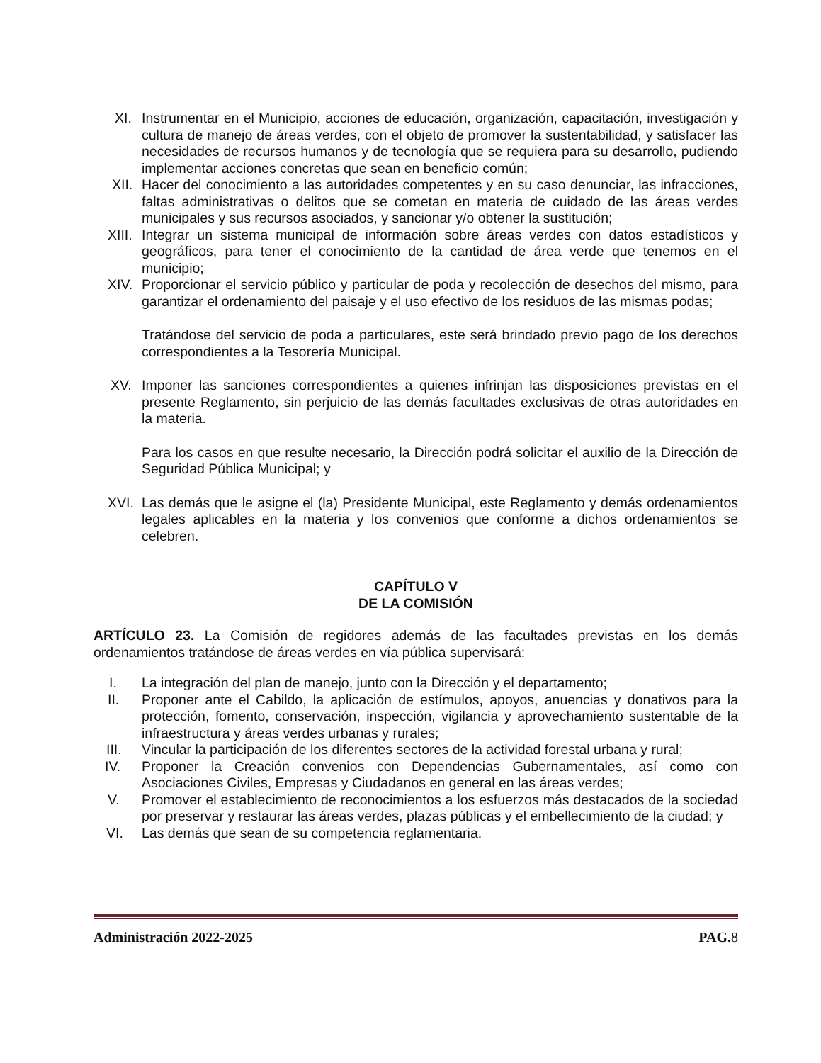XI. Instrumentar en el Municipio, acciones de educación, organización, capacitación, investigación y cultura de manejo de áreas verdes, con el objeto de promover la sustentabilidad, y satisfacer las necesidades de recursos humanos y de tecnología que se requiera para su desarrollo, pudiendo implementar acciones concretas que sean en beneficio común;
XII. Hacer del conocimiento a las autoridades competentes y en su caso denunciar, las infracciones, faltas administrativas o delitos que se cometan en materia de cuidado de las áreas verdes municipales y sus recursos asociados, y sancionar y/o obtener la sustitución;
XIII. Integrar un sistema municipal de información sobre áreas verdes con datos estadísticos y geográficos, para tener el conocimiento de la cantidad de área verde que tenemos en el municipio;
XIV. Proporcionar el servicio público y particular de poda y recolección de desechos del mismo, para garantizar el ordenamiento del paisaje y el uso efectivo de los residuos de las mismas podas;
Tratándose del servicio de poda a particulares, este será brindado previo pago de los derechos correspondientes a la Tesorería Municipal.
XV. Imponer las sanciones correspondientes a quienes infrinjan las disposiciones previstas en el presente Reglamento, sin perjuicio de las demás facultades exclusivas de otras autoridades en la materia.
Para los casos en que resulte necesario, la Dirección podrá solicitar el auxilio de la Dirección de Seguridad Pública Municipal; y
XVI. Las demás que le asigne el (la) Presidente Municipal, este Reglamento y demás ordenamientos legales aplicables en la materia y los convenios que conforme a dichos ordenamientos se celebren.
CAPÍTULO V
DE LA COMISIÓN
ARTÍCULO 23. La Comisión de regidores además de las facultades previstas en los demás ordenamientos tratándose de áreas verdes en vía pública supervisará:
I. La integración del plan de manejo, junto con la Dirección y el departamento;
II. Proponer ante el Cabildo, la aplicación de estímulos, apoyos, anuencias y donativos para la protección, fomento, conservación, inspección, vigilancia y aprovechamiento sustentable de la infraestructura y áreas verdes urbanas y rurales;
III. Vincular la participación de los diferentes sectores de la actividad forestal urbana y rural;
IV. Proponer la Creación convenios con Dependencias Gubernamentales, así como con Asociaciones Civiles, Empresas y Ciudadanos en general en las áreas verdes;
V. Promover el establecimiento de reconocimientos a los esfuerzos más destacados de la sociedad por preservar y restaurar las áreas verdes, plazas públicas y el embellecimiento de la ciudad; y
VI. Las demás que sean de su competencia reglamentaria.
Administración 2022-2025 PAG. 8